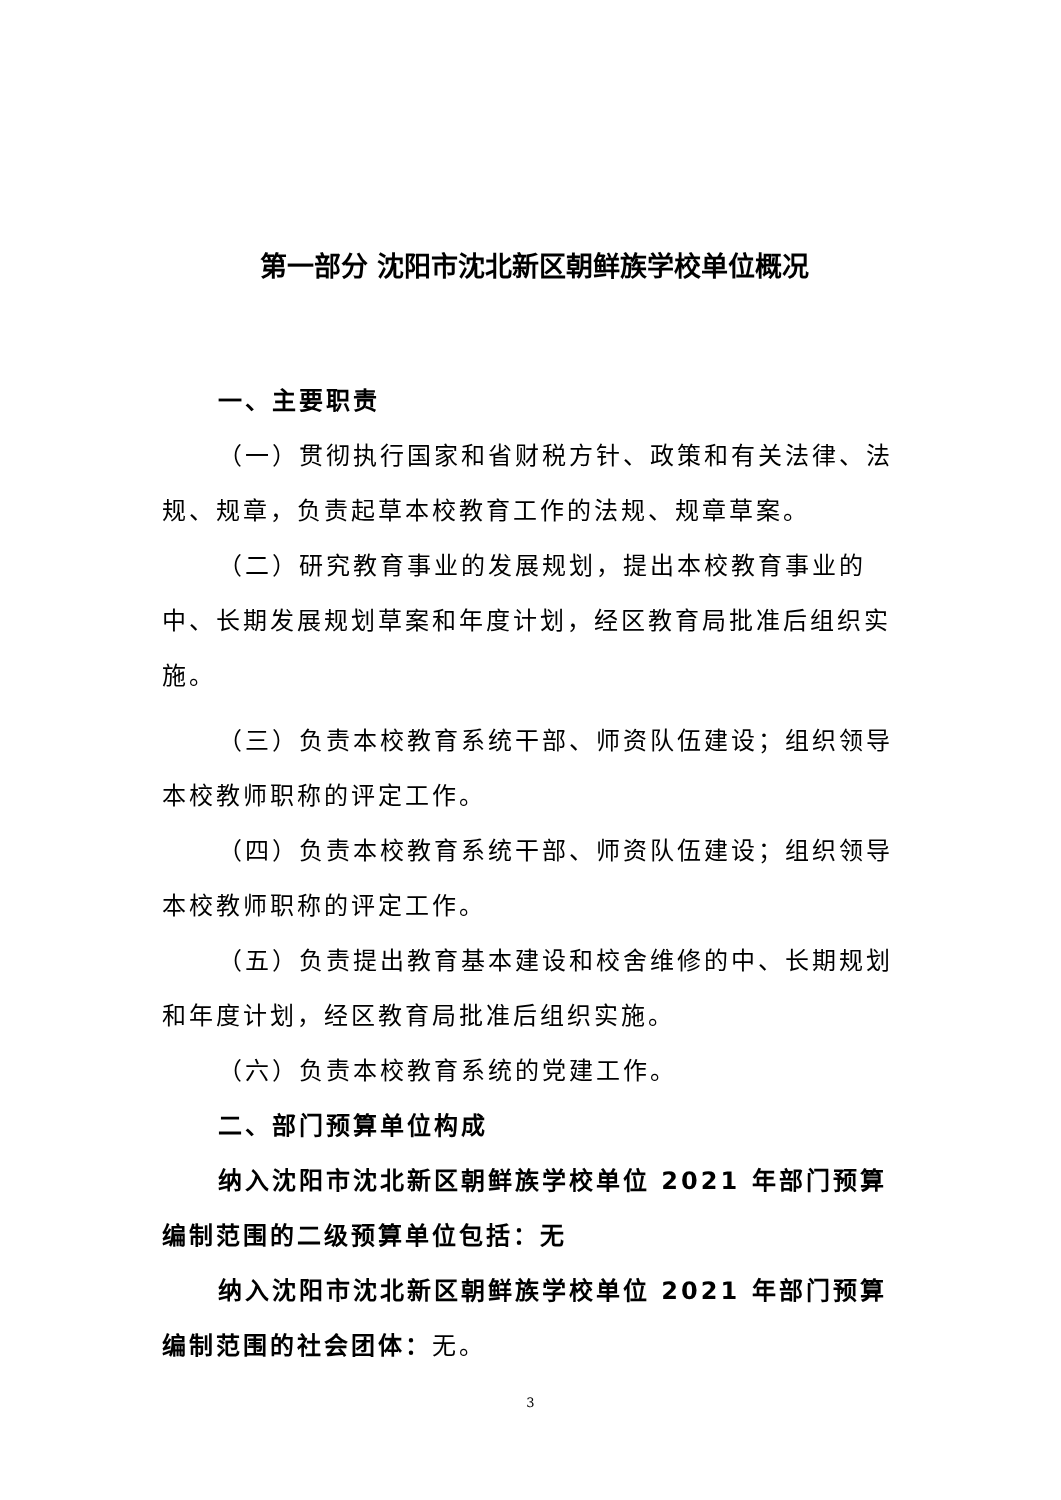第一部分 沈阳市沈北新区朝鲜族学校单位概况
一、主要职责
（一）贯彻执行国家和省财税方针、政策和有关法律、法规、规章，负责起草本校教育工作的法规、规章草案。
（二）研究教育事业的发展规划，提出本校教育事业的中、长期发展规划草案和年度计划，经区教育局批准后组织实施。
（三）负责本校教育系统干部、师资队伍建设；组织领导本校教师职称的评定工作。
（四）负责本校教育系统干部、师资队伍建设；组织领导本校教师职称的评定工作。
（五）负责提出教育基本建设和校舍维修的中、长期规划和年度计划，经区教育局批准后组织实施。
（六）负责本校教育系统的党建工作。
二、部门预算单位构成
纳入沈阳市沈北新区朝鲜族学校单位 2021 年部门预算编制范围的二级预算单位包括：无
纳入沈阳市沈北新区朝鲜族学校单位 2021 年部门预算编制范围的社会团体：无。
3